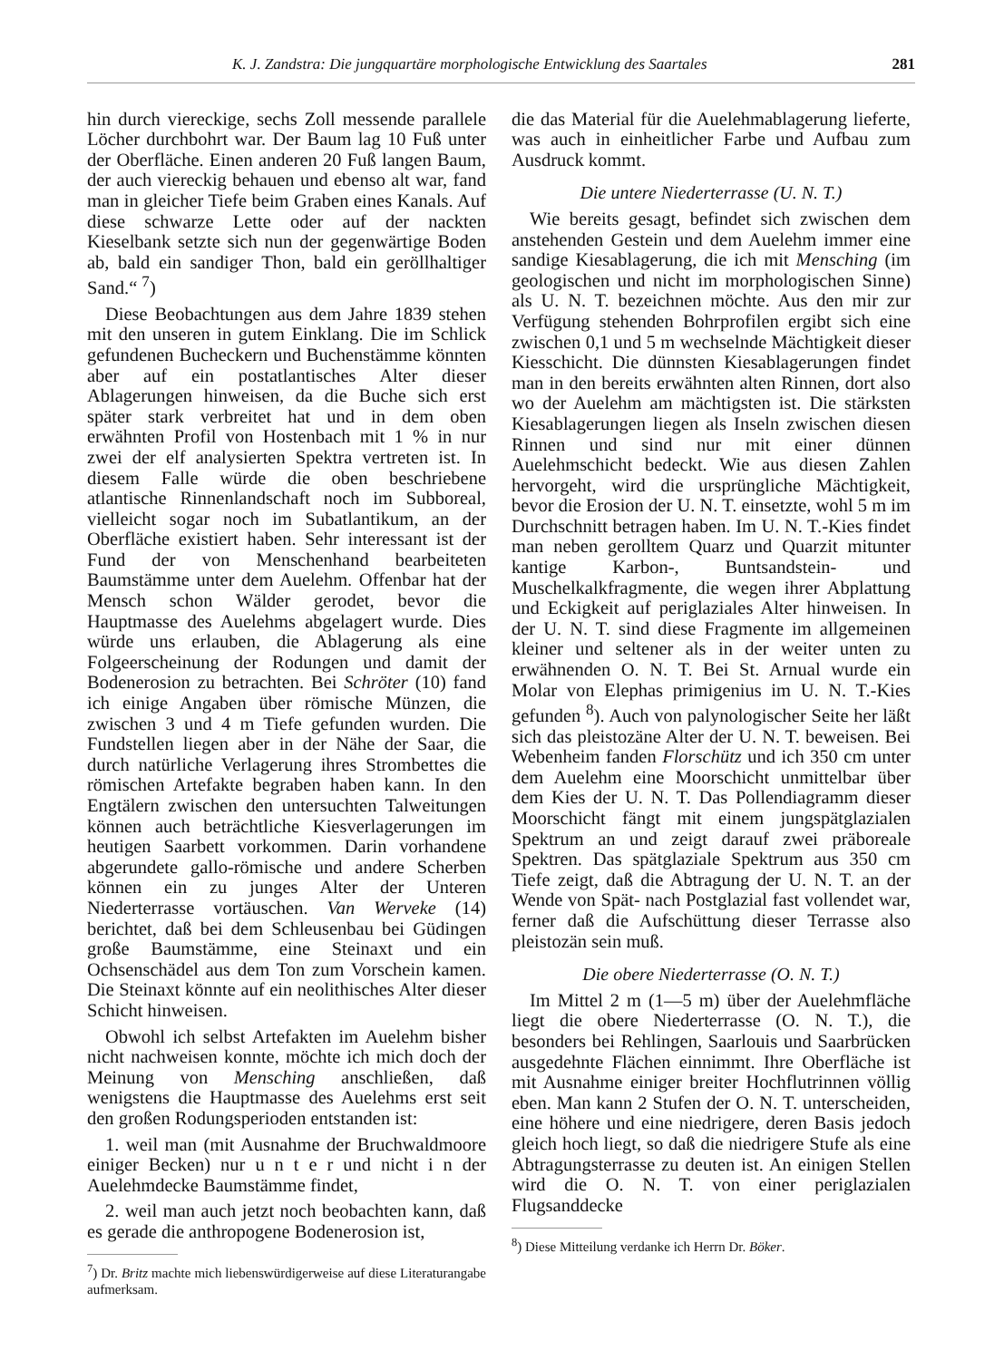K. J. Zandstra: Die jungquartäre morphologische Entwicklung des Saartales 281
hin durch viereckige, sechs Zoll messende parallele Löcher durchbohrt war. Der Baum lag 10 Fuß unter der Oberfläche. Einen anderen 20 Fuß langen Baum, der auch viereckig behauen und ebenso alt war, fand man in gleicher Tiefe beim Graben eines Kanals. Auf diese schwarze Lette oder auf der nackten Kieselbank setzte sich nun der gegenwärtige Boden ab, bald ein sandiger Thon, bald ein geröllhaltiger Sand.“ <sup>7</sup>)
Diese Beobachtungen aus dem Jahre 1839 stehen mit den unseren in gutem Einklang. Die im Schlick gefundenen Bucheckern und Buchenstämme könnten aber auf ein postatlantisches Alter dieser Ablagerungen hinweisen, da die Buche sich erst später stark verbreitet hat und in dem oben erwähnten Profil von Hostenbach mit 1 % in nur zwei der elf analysierten Spektra vertreten ist. In diesem Falle würde die oben beschriebene atlantische Rinnenlandschaft noch im Subboreal, vielleicht sogar noch im Subatlantikum, an der Oberfläche existiert haben. Sehr interessant ist der Fund der von Menschenhand bearbeiteten Baumstämme unter dem Auelehm. Offenbar hat der Mensch schon Wälder gerodet, bevor die Hauptmasse des Auelehms abgelagert wurde. Dies würde uns erlauben, die Ablagerung als eine Folgeerscheinung der Rodungen und damit der Bodenerosion zu betrachten. Bei Schröter (10) fand ich einige Angaben über römische Münzen, die zwischen 3 und 4 m Tiefe gefunden wurden. Die Fundstellen liegen aber in der Nähe der Saar, die durch natürliche Verlagerung ihres Strombettes die römischen Artefakte begraben haben kann. In den Engtälern zwischen den untersuchten Talweitungen können auch beträchtliche Kiesverlagerungen im heutigen Saarbett vorkommen. Darin vorhandene abgerundete gallo-römische und andere Scherben können ein zu junges Alter der Unteren Niederterrasse vortäuschen. Van Werveke (14) berichtet, daß bei dem Schleusenbau bei Güdingen große Baumstämme, eine Steinaxt und ein Ochsenschädel aus dem Ton zum Vorschein kamen. Die Steinaxt könnte auf ein neolithisches Alter dieser Schicht hinweisen.
Obwohl ich selbst Artefakten im Auelehm bisher nicht nachweisen konnte, möchte ich mich doch der Meinung von Mensching anschließen, daß wenigstens die Hauptmasse des Auelehms erst seit den großen Rodungsperioden entstanden ist:
1. weil man (mit Ausnahme der Bruchwaldmoore einiger Becken) nur u n t e r und nicht i n der Auelehmdecke Baumstämme findet,
2. weil man auch jetzt noch beobachten kann, daß es gerade die anthropogene Bodenerosion ist,
<sup>7</sup>) Dr. Britz machte mich liebenswürdigerweise auf diese Literaturangabe aufmerksam.
die das Material für die Auelehmablagerung lieferte, was auch in einheitlicher Farbe und Aufbau zum Ausdruck kommt.
Die untere Niederterrasse (U. N. T.)
Wie bereits gesagt, befindet sich zwischen dem anstehenden Gestein und dem Auelehm immer eine sandige Kiesablagerung, die ich mit Mensching (im geologischen und nicht im morphologischen Sinne) als U. N. T. bezeichnen möchte. Aus den mir zur Verfügung stehenden Bohrprofilen ergibt sich eine zwischen 0,1 und 5 m wechselnde Mächtigkeit dieser Kiesschicht. Die dünnsten Kiesablagerungen findet man in den bereits erwähnten alten Rinnen, dort also wo der Auelehm am mächtigsten ist. Die stärksten Kiesablagerungen liegen als Inseln zwischen diesen Rinnen und sind nur mit einer dünnen Auelehmschicht bedeckt. Wie aus diesen Zahlen hervorgeht, wird die ursprüngliche Mächtigkeit, bevor die Erosion der U. N. T. einsetzte, wohl 5 m im Durchschnitt betragen haben. Im U. N. T.-Kies findet man neben gerolltem Quarz und Quarzit mitunter kantige Karbon-, Buntsandstein- und Muschelkalkfragmente, die wegen ihrer Abplattung und Eckigkeit auf periglaziales Alter hinweisen. In der U. N. T. sind diese Fragmente im allgemeinen kleiner und seltener als in der weiter unten zu erwähnenden O. N. T. Bei St. Arnual wurde ein Molar von Elephas primigenius im U. N. T.-Kies gefunden <sup>8</sup>). Auch von palynologischer Seite her läßt sich das pleistozäne Alter der U. N. T. beweisen. Bei Webenheim fanden Florschütz und ich 350 cm unter dem Auelehm eine Moorschicht unmittelbar über dem Kies der U. N. T. Das Pollendiagramm dieser Moorschicht fängt mit einem jungspätglazialen Spektrum an und zeigt darauf zwei präboreale Spektren. Das spätglaziale Spektrum aus 350 cm Tiefe zeigt, daß die Abtragung der U. N. T. an der Wende von Spät- nach Postglazial fast vollendet war, ferner daß die Aufschüttung dieser Terrasse also pleistozän sein muß.
Die obere Niederterrasse (O. N. T.)
Im Mittel 2 m (1—5 m) über der Auelehmfläche liegt die obere Niederterrasse (O. N. T.), die besonders bei Rehlingen, Saarlouis und Saarbrücken ausgedehnte Flächen einnimmt. Ihre Oberfläche ist mit Ausnahme einiger breiter Hochflutrinnen völlig eben. Man kann 2 Stufen der O. N. T. unterscheiden, eine höhere und eine niedrigere, deren Basis jedoch gleich hoch liegt, so daß die niedrigere Stufe als eine Abtragungsterrasse zu deuten ist. An einigen Stellen wird die O. N. T. von einer periglazialen Flugsanddecke
<sup>8</sup>) Diese Mitteilung verdanke ich Herrn Dr. Böker.